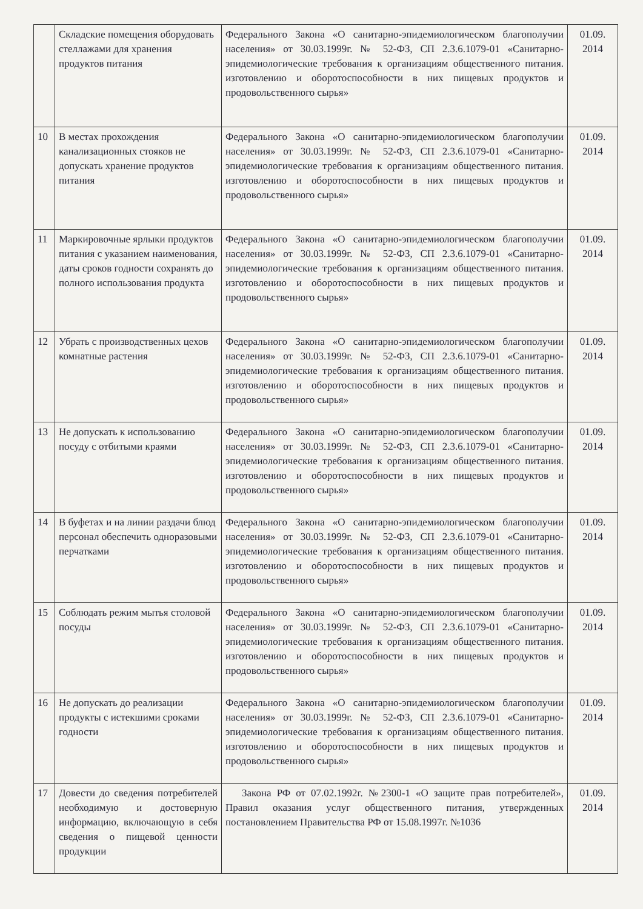| | Складские помещения оборудовать стеллажами для хранения продуктов питания | Федерального Закона «О санитарно-эпидемиологическом благополучии населения» от 30.03.1999г. № 52-ФЗ, СП 2.3.6.1079-01 «Санитарно-эпидемиологические требования к организациям общественного питания. изготовлению и оборотоспособности в них пищевых продуктов и продовольственного сырья» | 01.09. 2014 |
| 10 | В местах прохождения канализационных стояков не допускать хранение продуктов питания | Федерального Закона «О санитарно-эпидемиологическом благополучии населения» от 30.03.1999г. № 52-ФЗ, СП 2.3.6.1079-01 «Санитарно-эпидемиологические требования к организациям общественного питания. изготовлению и оборотоспособности в них пищевых продуктов и продовольственного сырья» | 01.09. 2014 |
| 11 | Маркировочные ярлыки продуктов питания с указанием наименования, даты сроков годности сохранять до полного использования продукта | Федерального Закона «О санитарно-эпидемиологическом благополучии населения» от 30.03.1999г. № 52-ФЗ, СП 2.3.6.1079-01 «Санитарно-эпидемиологические требования к организациям общественного питания. изготовлению и оборотоспособности в них пищевых продуктов и продовольственного сырья» | 01.09. 2014 |
| 12 | Убрать с производственных цехов комнатные растения | Федерального Закона «О санитарно-эпидемиологическом благополучии населения» от 30.03.1999г. № 52-ФЗ, СП 2.3.6.1079-01 «Санитарно-эпидемиологические требования к организациям общественного питания. изготовлению и оборотоспособности в них пищевых продуктов и продовольственного сырья» | 01.09. 2014 |
| 13 | Не допускать к использованию посуду с отбитыми краями | Федерального Закона «О санитарно-эпидемиологическом благополучии населения» от 30.03.1999г. № 52-ФЗ, СП 2.3.6.1079-01 «Санитарно-эпидемиологические требования к организациям общественного питания. изготовлению и оборотоспособности в них пищевых продуктов и продовольственного сырья» | 01.09. 2014 |
| 14 | В буфетах и на линии раздачи блюд персонал обеспечить одноразовыми перчатками | Федерального Закона «О санитарно-эпидемиологическом благополучии населения» от 30.03.1999г. № 52-ФЗ, СП 2.3.6.1079-01 «Санитарно-эпидемиологические требования к организациям общественного питания. изготовлению и оборотоспособности в них пищевых продуктов и продовольственного сырья» | 01.09. 2014 |
| 15 | Соблюдать режим мытья столовой посуды | Федерального Закона «О санитарно-эпидемиологическом благополучии населения» от 30.03.1999г. № 52-ФЗ, СП 2.3.6.1079-01 «Санитарно-эпидемиологические требования к организациям общественного питания. изготовлению и оборотоспособности в них пищевых продуктов и продовольственного сырья» | 01.09. 2014 |
| 16 | Не допускать до реализации продукты с истекшими сроками годности | Федерального Закона «О санитарно-эпидемиологическом благополучии населения» от 30.03.1999г. № 52-ФЗ, СП 2.3.6.1079-01 «Санитарно-эпидемиологические требования к организациям общественного питания. изготовлению и оборотоспособности в них пищевых продуктов и продовольственного сырья» | 01.09. 2014 |
| 17 | Довести до сведения потребителей необходимую и достоверную информацию, включающую в себя сведения о пищевой ценности продукции | Закона РФ от 07.02.1992г. №2300-1 «О защите прав потребителей», Правил оказания услуг общественного питания, утвержденных постановлением Правительства РФ от 15.08.1997г. №1036 | 01.09. 2014 |